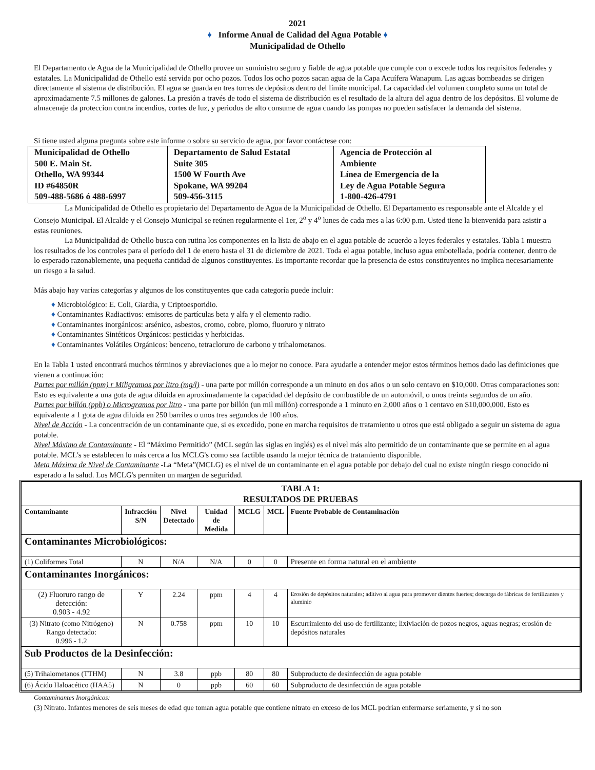2021
♦ Informe Anual de Calidad del Agua Potable ♦
Municipalidad de Othello
El Departamento de Agua de la Municipalidad de Othello provee un suministro seguro y fiable de agua potable que cumple con o excede todos los requisitos federales y estatales. La Municipalidad de Othello está servida por ocho pozos. Todos los ocho pozos sacan agua de la Capa Acuífera Wanapum. Las aguas bombeadas se dirigen directamente al sistema de distribución. El agua se guarda en tres torres de depósitos dentro del límite municipal. La capacidad del volumen completo suma un total de aproximadamente 7.5 millones de galones. La presión a través de todo el sistema de distribución es el resultado de la altura del agua dentro de los depósitos. El volume de almacenaje da proteccion contra incendios, cortes de luz, y periodos de alto consume de agua cuando las pompas no pueden satisfacer la demanda del sistema.
Si tiene usted alguna pregunta sobre este informe o sobre su servicio de agua, por favor contáctese con:
| Municipalidad de Othello 500 E. Main St. Othello, WA 99344 ID #64850R 509-488-5686 ó 488-6997 | Departamento de Salud Estatal Suite 305 1500 W Fourth Ave Spokane, WA 99204 509-456-3115 | Agencia de Protección al Ambiente Línea de Emergencia de la Ley de Agua Potable Segura 1-800-426-4791 |
La Municipalidad de Othello es propietario del Departamento de Agua de la Municipalidad de Othello. El Departamento es responsable ante el Alcalde y el Consejo Municipal. El Alcalde y el Consejo Municipal se reúnen regularmente el 1er, 2<sup>o</sup> y 4<sup>o</sup> lunes de cada mes a las 6:00 p.m. Usted tiene la bienvenida para asistir a estas reuniones.
La Municipalidad de Othello busca con rutina los componentes en la lista de abajo en el agua potable de acuerdo a leyes federales y estatales. Tabla 1 muestra los resultados de los controles para el período del 1 de enero hasta el 31 de diciembre de 2021. Toda el agua potable, incluso agua embotellada, podría contener, dentro de lo esperado razonablemente, una pequeña cantidad de algunos constituyentes. Es importante recordar que la presencia de estos constituyentes no implica necesariamente un riesgo a la salud.
Más abajo hay varias categorías y algunos de los constituyentes que cada categoría puede incluir:
♦ Microbiológico: E. Coli, Giardia, y Criptoesporidio.
♦ Contaminantes Radiactivos: emisores de partículas beta y alfa y el elemento radio.
♦ Contaminantes inorgánicos: arsénico, asbestos, cromo, cobre, plomo, fluoruro y nitrato
♦ Contaminantes Sintéticos Orgánicos: pesticidas y herbicidas.
♦ Contaminantes Volátiles Orgánicos: benceno, tetracloruro de carbono y trihalometanos.
En la Tabla 1 usted encontrará muchos términos y abreviaciones que a lo mejor no conoce. Para ayudarle a entender mejor estos términos hemos dado las definiciones que vienen a continuación:
Partes por millón (ppm) r Miligramos por litro (mg/l) - una parte por millón corresponde a un minuto en dos años o un solo centavo en $10,000. Otras comparaciones son: Esto es equivalente a una gota de agua diluida en aproximadamente la capacidad del depósito de combustible de un automóvil, o unos treinta segundos de un año.
Partes por billón (ppb) o Microgramos por litro - una parte por billón (un mil millón) corresponde a 1 minuto en 2,000 años o 1 centavo en $10,000,000. Esto es equivalente a 1 gota de agua diluida en 250 barriles o unos tres segundos de 100 años.
Nivel de Acción - La concentración de un contaminante que, si es excedido, pone en marcha requisitos de tratamiento u otros que está obligado a seguir un sistema de agua potable.
Nivel Máximo de Contaminante - El “Máximo Permitido” (MCL según las siglas en inglés) es el nivel más alto permitido de un contaminante que se permite en al agua potable. MCL's se establecen lo más cerca a los MCLG's como sea factible usando la mejor técnica de tratamiento disponible.
Meta Máxima de Nivel de Contaminante -La “Meta”(MCLG) es el nivel de un contaminante en el agua potable por debajo del cual no existe ningún riesgo conocido ni esperado a la salud. Los MCLG's permiten un margen de seguridad.
| TABLA 1: RESULTADOS DE PRUEBAS | | | | | | |
| Contaminante | Infracción S/N | Nivel Detectado | Unidad de Medida | MCLG | MCL | Fuente Probable de Contaminación |
| Contaminantes Microbiológicos: | | | | | | |
| (1) Coliformes Total | N | N/A | N/A | 0 | 0 | Presente en forma natural en el ambiente |
| Contaminantes Inorgánicos: | | | | | | |
| (2) Fluoruro rango de detección: 0.903 - 4.92 | Y | 2.24 | ppm | 4 | 4 | Erosión de depósitos naturales; aditivo al agua para promover dientes fuertes; descarga de fábricas de fertilizantes y aluminio |
| (3) Nitrato (como Nitrógeno) Rango detectado: 0.996 - 1.2 | N | 0.758 | ppm | 10 | 10 | Escurrimiento del uso de fertilizante; lixiviación de pozos negros, aguas negras; erosión de depósitos naturales |
| Sub Productos de la Desinfección: | | | | | | |
| (5) Trihalometanos (TTHM) | N | 3.8 | ppb | 80 | 80 | Subproducto de desinfección de agua potable |
| (6) Ácido Haloacético (HAA5) | N | 0 | ppb | 60 | 60 | Subproducto de desinfección de agua potable |
Contaminantes Inorgánicos:
(3) Nitrato. Infantes menores de seis meses de edad que toman agua potable que contiene nitrato en exceso de los MCL podrían enfermarse seriamente, y si no son